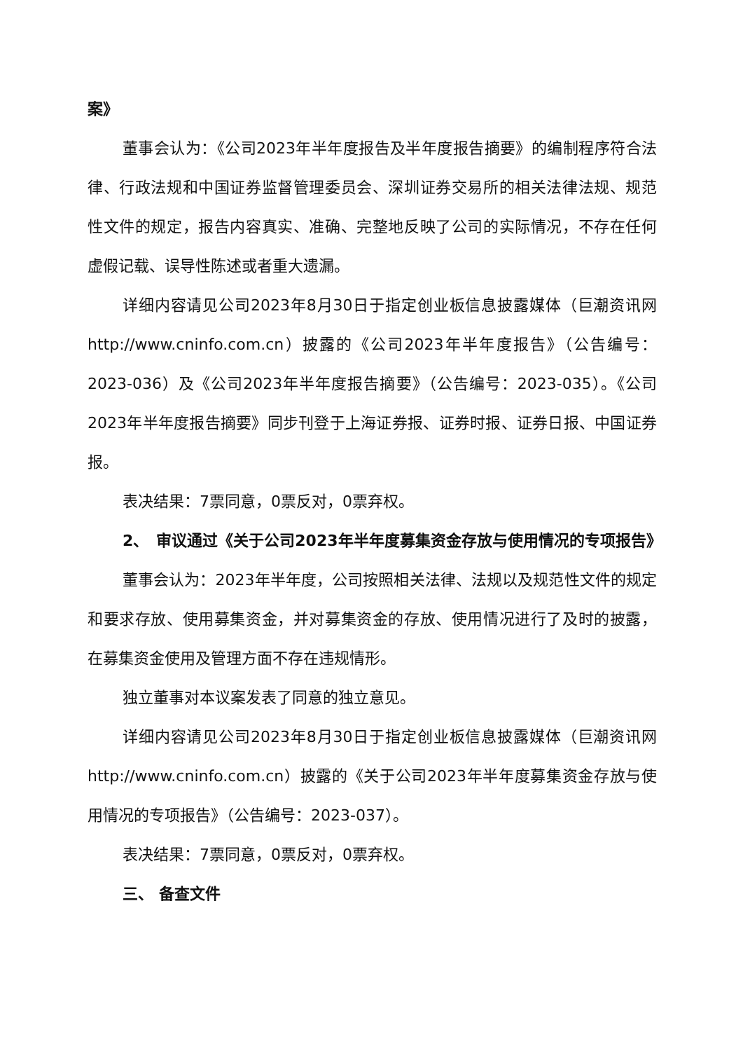案》
董事会认为：《公司2023年半年度报告及半年度报告摘要》的编制程序符合法律、行政法规和中国证券监督管理委员会、深圳证券交易所的相关法律法规、规范性文件的规定，报告内容真实、准确、完整地反映了公司的实际情况，不存在任何虚假记载、误导性陈述或者重大遗漏。
详细内容请见公司2023年8月30日于指定创业板信息披露媒体（巨潮资讯网 http://www.cninfo.com.cn）披露的《公司2023年半年度报告》（公告编号：2023-036）及《公司2023年半年度报告摘要》（公告编号：2023-035）。《公司2023年半年度报告摘要》同步刊登于上海证券报、证券时报、证券日报、中国证券报。
表决结果：7票同意，0票反对，0票弃权。
2、　审议通过《关于公司2023年半年度募集资金存放与使用情况的专项报告》
董事会认为：2023年半年度，公司按照相关法律、法规以及规范性文件的规定和要求存放、使用募集资金，并对募集资金的存放、使用情况进行了及时的披露，在募集资金使用及管理方面不存在违规情形。
独立董事对本议案发表了同意的独立意见。
详细内容请见公司2023年8月30日于指定创业板信息披露媒体（巨潮资讯网 http://www.cninfo.com.cn）披露的《关于公司2023年半年度募集资金存放与使用情况的专项报告》（公告编号：2023-037）。
表决结果：7票同意，0票反对，0票弃权。
三、 备查文件